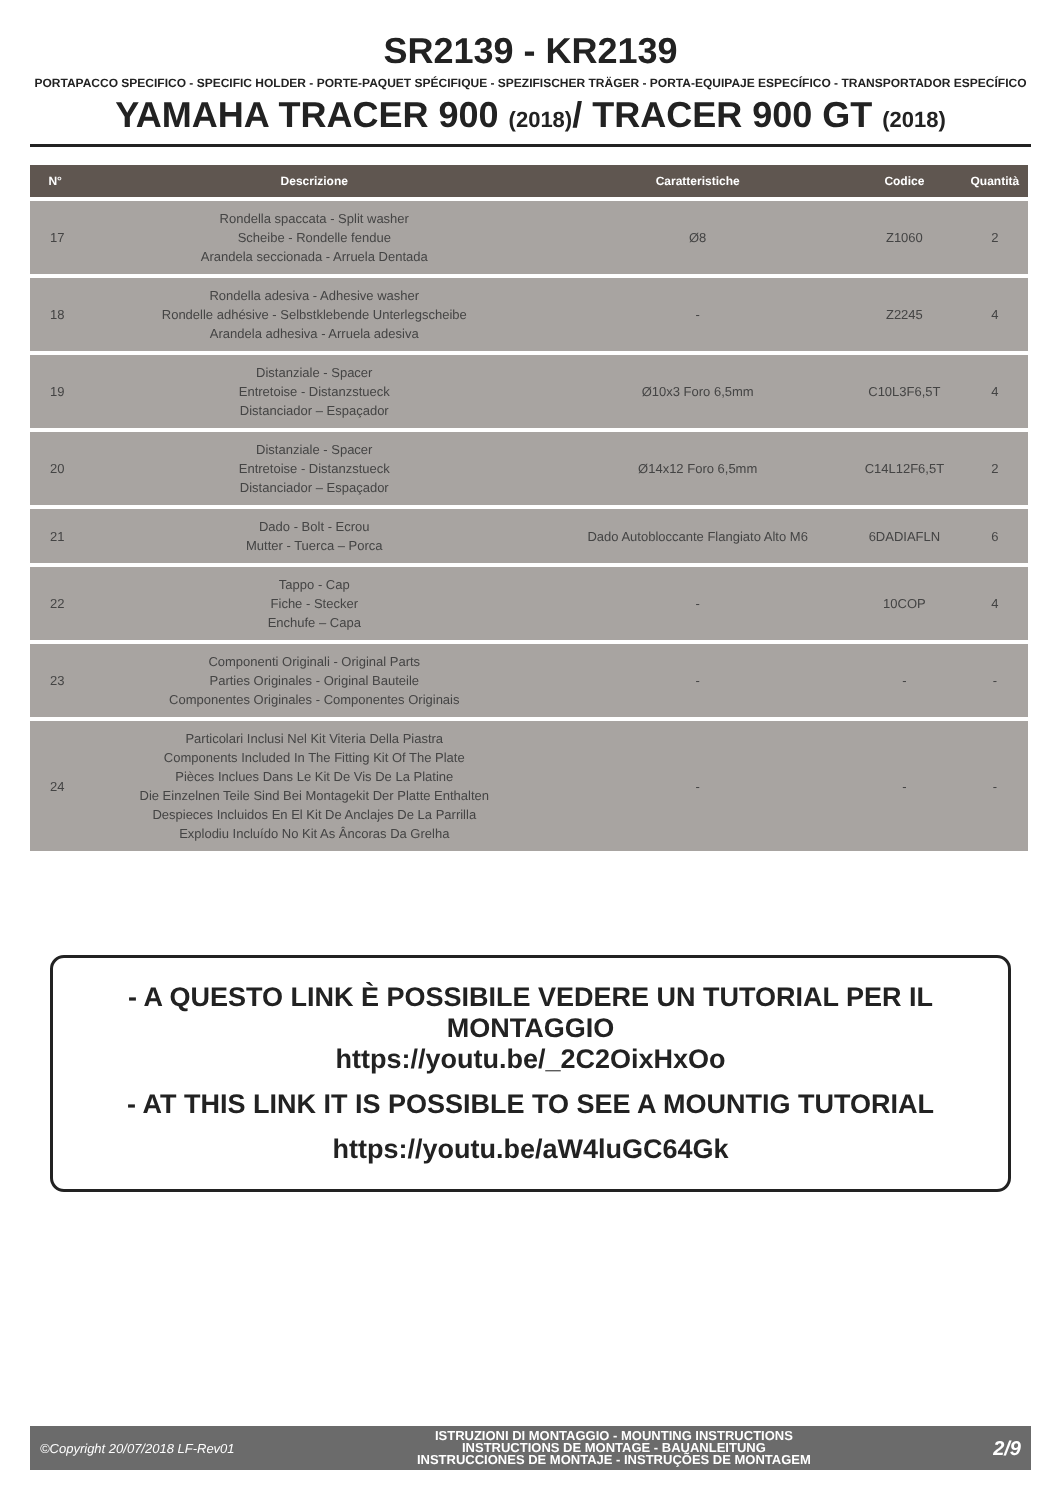SR2139 - KR2139
PORTAPACCO SPECIFICO - SPECIFIC HOLDER - PORTE-PAQUET SPÉCIFIQUE - SPEZIFISCHER TRÄGER - PORTA-EQUIPAJE ESPECÍFICO - TRANSPORTADOR ESPECÍFICO
YAMAHA TRACER 900 (2018)/ TRACER 900 GT (2018)
| N° | Descrizione | Caratteristiche | Codice | Quantità |
| --- | --- | --- | --- | --- |
| 17 | Rondella spaccata - Split washer Scheibe - Rondelle fendue Arandela seccionada - Arruela Dentada | Ø8 | Z1060 | 2 |
| 18 | Rondella adesiva - Adhesive washer Rondelle adhésive - Selbstklebende Unterlegscheibe Arandela adhesiva - Arruela adesiva | - | Z2245 | 4 |
| 19 | Distanziale - Spacer Entretoise - Distanzstueck Distanciador – Espaçador | Ø10x3 Foro 6,5mm | C10L3F6,5T | 4 |
| 20 | Distanziale - Spacer Entretoise - Distanzstueck Distanciador – Espaçador | Ø14x12 Foro 6,5mm | C14L12F6,5T | 2 |
| 21 | Dado - Bolt - Ecrou Mutter - Tuerca – Porca | Dado Autobloccante Flangiato Alto M6 | 6DADIAFLN | 6 |
| 22 | Tappo - Cap Fiche - Stecker Enchufe – Capa | - | 10COP | 4 |
| 23 | Componenti Originali - Original Parts Parties Originales - Original Bauteile Componentes Originales - Componentes Originais | - | - | - |
| 24 | Particolari Inclusi Nel Kit Viteria Della Piastra Components Included In The Fitting Kit Of The Plate Pièces Inclues Dans Le Kit De Vis De La Platine Die Einzelnen Teile Sind Bei Montagekit Der Platte Enthalten Despieces Incluidos En El Kit De Anclajes De La Parrilla Explodiu Incluído No Kit As Âncoras Da Grelha | - | - | - |
- A QUESTO LINK È POSSIBILE VEDERE UN TUTORIAL PER IL MONTAGGIO
https://youtu.be/_2C2OixHxOo
- AT THIS LINK IT IS POSSIBLE TO SEE A MOUNTIG TUTORIAL
https://youtu.be/aW4luGC64Gk
©Copyright 20/07/2018 LF-Rev01
ISTRUZIONI DI MONTAGGIO - MOUNTING INSTRUCTIONS
INSTRUCTIONS DE MONTAGE - BAUANLEITUNG
INSTRUCCIONES DE MONTAJE - INSTRUÇÕES DE MONTAGEM
2/9